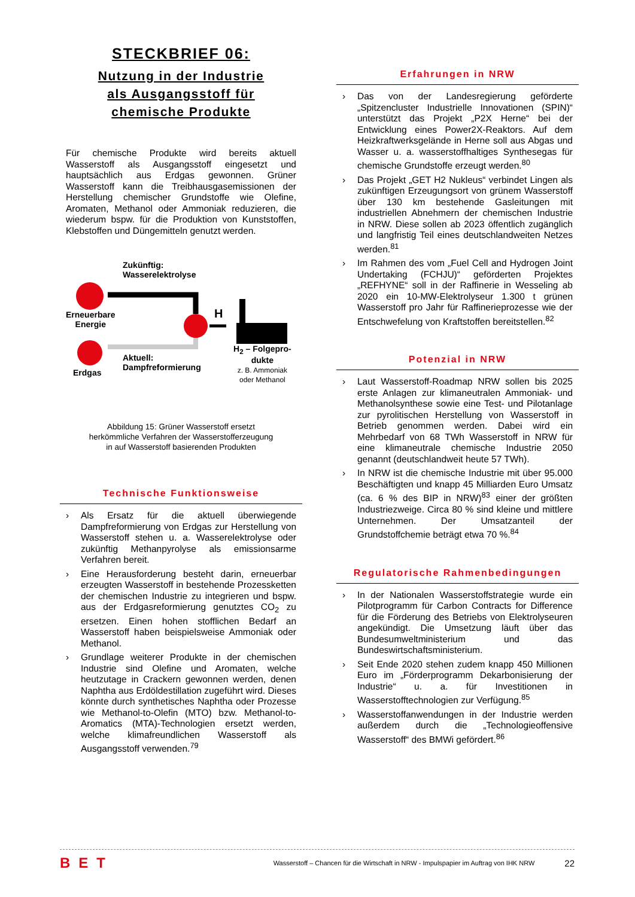STECKBRIEF 06:
Nutzung in der Industrie
als Ausgangsstoff für
chemische Produkte
Für chemische Produkte wird bereits aktuell Wasserstoff als Ausgangsstoff eingesetzt und hauptsächlich aus Erdgas gewonnen. Grüner Wasserstoff kann die Treibhausgasemissionen der Herstellung chemischer Grundstoffe wie Olefine, Aromaten, Methanol oder Ammoniak reduzieren, die wiederum bspw. für die Produktion von Kunststoffen, Klebstoffen und Düngemitteln genutzt werden.
Zukünftig:
Wasserelektrolyse
Erneuerbare
Energie
Erdgas
Aktuell:
Dampfreformierung
H
H<sub>2</sub> – Folgepro-
dukte
z. B. Ammoniak
oder Methanol
Abbildung 15: Grüner Wasserstoff ersetzt
herkömmliche Verfahren der Wasserstofferzeugung
in auf Wasserstoff basierenden Produkten
Technische Funktionsweise
› Als Ersatz für die aktuell überwiegende Dampfreformierung von Erdgas zur Herstellung von Wasserstoff stehen u. a. Wasserelektrolyse oder zukünftig Methanpyrolyse als emissionsarme Verfahren bereit.
› Eine Herausforderung besteht darin, erneuerbar erzeugten Wasserstoff in bestehende Prozessketten der chemischen Industrie zu integrieren und bspw. aus der Erdgasreformierung genutztes CO<sub>2</sub> zu ersetzen. Einen hohen stofflichen Bedarf an Wasserstoff haben beispielsweise Ammoniak oder Methanol.
› Grundlage weiterer Produkte in der chemischen Industrie sind Olefine und Aromaten, welche heutzutage in Crackern gewonnen werden, denen Naphtha aus Erdöldestillation zugeführt wird. Dieses könnte durch synthetisches Naphtha oder Prozesse wie Methanol-to-Olefin (MTO) bzw. Methanol-to-Aromatics (MTA)-Technologien ersetzt werden, welche klimafreundlichen Wasserstoff als Ausgangsstoff verwenden.<sup>79</sup>
Erfahrungen in NRW
› Das von der Landesregierung geförderte „Spitzencluster Industrielle Innovationen (SPIN)“ unterstützt das Projekt „P2X Herne“ bei der Entwicklung eines Power2X-Reaktors. Auf dem Heizkraftwerksgelände in Herne soll aus Abgas und Wasser u. a. wasserstoffhaltiges Synthesegas für chemische Grundstoffe erzeugt werden.<sup>80</sup>
› Das Projekt „GET H2 Nukleus“ verbindet Lingen als zukünftigen Erzeugungsort von grünem Wasserstoff über 130 km bestehende Gasleitungen mit industriellen Abnehmern der chemischen Industrie in NRW. Diese sollen ab 2023 öffentlich zugänglich und langfristig Teil eines deutschlandweiten Netzes werden.<sup>81</sup>
› Im Rahmen des vom „Fuel Cell and Hydrogen Joint Undertaking (FCHJU)“ geförderten Projektes „REFHYNE“ soll in der Raffinerie in Wesseling ab 2020 ein 10-MW-Elektrolyseur 1.300 t grünen Wasserstoff pro Jahr für Raffinerieprozesse wie der Entschwefelung von Kraftstoffen bereitstellen.<sup>82</sup>
Potenzial in NRW
› Laut Wasserstoff-Roadmap NRW sollen bis 2025 erste Anlagen zur klimaneutralen Ammoniak- und Methanolsynthese sowie eine Test- und Pilotanlage zur pyrolitischen Herstellung von Wasserstoff in Betrieb genommen werden. Dabei wird ein Mehrbedarf von 68 TWh Wasserstoff in NRW für eine klimaneutrale chemische Industrie 2050 genannt (deutschlandweit heute 57 TWh).
› In NRW ist die chemische Industrie mit über 95.000 Beschäftigten und knapp 45 Milliarden Euro Umsatz (ca. 6 % des BIP in NRW)<sup>83</sup> einer der größten Industriezweige. Circa 80 % sind kleine und mittlere Unternehmen. Der Umsatzanteil der Grundstoffchemie beträgt etwa 70 %.<sup>84</sup>
Regulatorische Rahmenbedingungen
› In der Nationalen Wasserstoffstrategie wurde ein Pilotprogramm für Carbon Contracts for Difference für die Förderung des Betriebs von Elektrolyseuren angekündigt. Die Umsetzung läuft über das Bundesumweltministerium und das Bundeswirtschaftsministerium.
› Seit Ende 2020 stehen zudem knapp 450 Millionen Euro im „Förderprogramm Dekarbonisierung der Industrie“ u. a. für Investitionen in Wasserstofftechnologien zur Verfügung.<sup>85</sup>
› Wasserstoffanwendungen in der Industrie werden außerdem durch die „Technologieoffensive Wasserstoff“ des BMWi gefördert.<sup>86</sup>
BET Wasserstoff – Chancen für die Wirtschaft in NRW - Impulspapier im Auftrag von IHK NRW 22